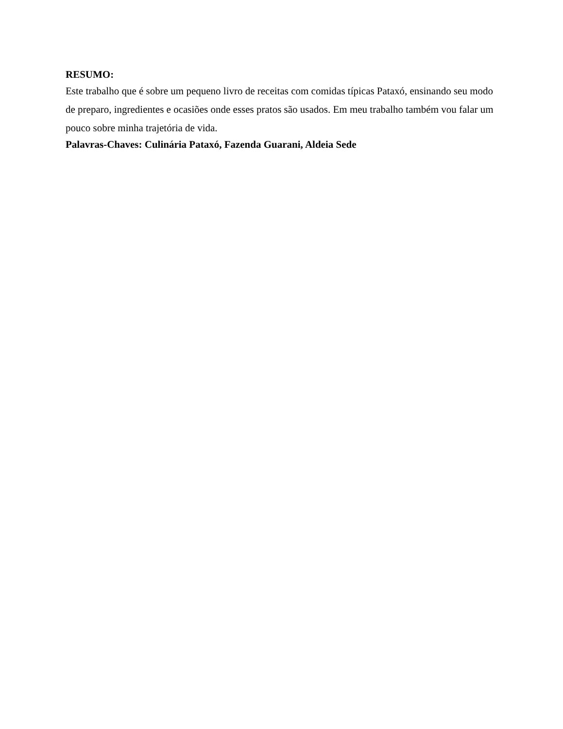RESUMO:
Este trabalho que é sobre um pequeno livro de receitas com comidas típicas Pataxó, ensinando seu modo de preparo, ingredientes e ocasiões onde esses pratos são usados. Em meu trabalho também vou falar um pouco sobre minha trajetória de vida.
Palavras-Chaves: Culinária Pataxó, Fazenda Guarani, Aldeia Sede